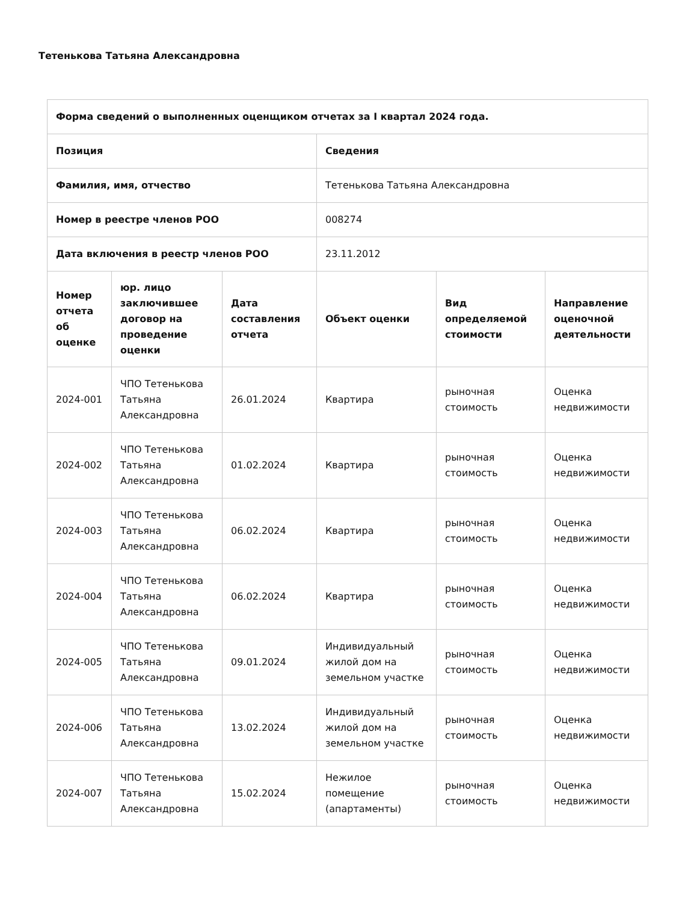Тетенькова Татьяна Александровна
| Форма сведений о выполненных оценщиком отчетах за I квартал 2024 года. | | | | | |
| --- | --- | --- | --- | --- | --- |
| Позиция | | | Сведения | | |
| Фамилия, имя, отчество | | | Тетенькова Татьяна Александровна | | |
| Номер в реестре членов РОО | | | 008274 | | |
| Дата включения в реестр членов РОО | | | 23.11.2012 | | |
| Номер отчета об оценке | юр. лицо заключившее договор на проведение оценки | Дата составления отчета | Объект оценки | Вид определяемой стоимости | Направление оценочной деятельности |
| 2024-001 | ЧПО Тетенькова Татьяна Александровна | 26.01.2024 | Квартира | рыночная стоимость | Оценка недвижимости |
| 2024-002 | ЧПО Тетенькова Татьяна Александровна | 01.02.2024 | Квартира | рыночная стоимость | Оценка недвижимости |
| 2024-003 | ЧПО Тетенькова Татьяна Александровна | 06.02.2024 | Квартира | рыночная стоимость | Оценка недвижимости |
| 2024-004 | ЧПО Тетенькова Татьяна Александровна | 06.02.2024 | Квартира | рыночная стоимость | Оценка недвижимости |
| 2024-005 | ЧПО Тетенькова Татьяна Александровна | 09.01.2024 | Индивидуальный жилой дом на земельном участке | рыночная стоимость | Оценка недвижимости |
| 2024-006 | ЧПО Тетенькова Татьяна Александровна | 13.02.2024 | Индивидуальный жилой дом на земельном участке | рыночная стоимость | Оценка недвижимости |
| 2024-007 | ЧПО Тетенькова Татьяна Александровна | 15.02.2024 | Нежилое помещение (апартаменты) | рыночная стоимость | Оценка недвижимости |